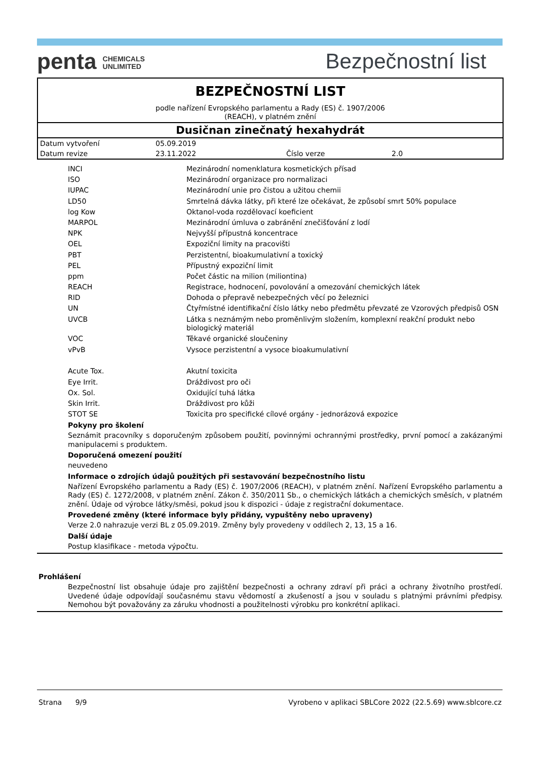penta CHEMICALS
UNLIMITED
Bezpečnostní list
BEZPEČNOSTNÍ LIST
podle nařízení Evropského parlamentu a Rady (ES) č. 1907/2006
(REACH), v platném znění
Dusičnan zinečnatý hexahydrát
| Datum vytvoření | 05.09.2019 | | |
| Datum revize | 23.11.2022 | Číslo verze | 2.0 |
| INCI | Mezinárodní nomenklatura kosmetických přísad |
| ISO | Mezinárodní organizace pro normalizaci |
| IUPAC | Mezinárodní unie pro čistou a užitou chemii |
| LD50 | Smrtelná dávka látky, při které lze očekávat, že způsobí smrt 50% populace |
| log Kow | Oktanol-voda rozdělovací koeficient |
| MARPOL | Mezinárodní úmluva o zabránění znečišťování z lodí |
| NPK | Nejvyšší přípustná koncentrace |
| OEL | Expoziční limity na pracovišti |
| PBT | Perzistentní, bioakumulativní a toxický |
| PEL | Přípustný expoziční limit |
| ppm | Počet částic na milion (miliontina) |
| REACH | Registrace, hodnocení, povolování a omezování chemických látek |
| RID | Dohoda o přepravě nebezpečných věcí po železnici |
| UN | Čtyřmístné identifikační číslo látky nebo předmětu převzaté ze Vzorových předpisů OSN |
| UVCB | Látka s neznámým nebo proměnlivým složením, komplexní reakční produkt nebo biologický materiál |
| VOC | Těkavé organické sloučeniny |
| vPvB | Vysoce perzistentní a vysoce bioakumulativní |
| Acute Tox. | Akutní toxicita |
| Eye Irrit. | Dráždivost pro oči |
| Ox. Sol. | Oxidující tuhá látka |
| Skin Irrit. | Dráždivost pro kůži |
| STOT SE | Toxicita pro specifické cílové orgány - jednorázová expozice |
Pokyny pro školení
Seznámit pracovníky s doporučeným způsobem použití, povinnými ochrannými prostředky, první pomocí a zakázanými manipulacemi s produktem.
Doporučená omezení použití
neuvedeno
Informace o zdrojích údajů použitých při sestavování bezpečnostního listu
Nařízení Evropského parlamentu a Rady (ES) č. 1907/2006 (REACH), v platném znění. Nařízení Evropského parlamentu a Rady (ES) č. 1272/2008, v platném znění. Zákon č. 350/2011 Sb., o chemických látkách a chemických směsích, v platném znění. Údaje od výrobce látky/směsi, pokud jsou k dispozici - údaje z registrační dokumentace.
Provedené změny (které informace byly přidány, vypuštěny nebo upraveny)
Verze 2.0 nahrazuje verzi BL z 05.09.2019. Změny byly provedeny v oddílech 2, 13, 15 a 16.
Další údaje
Postup klasifikace - metoda výpočtu.
Prohlášení
Bezpečnostní list obsahuje údaje pro zajištění bezpečnosti a ochrany zdraví při práci a ochrany životního prostředí. Uvedené údaje odpovídají současnému stavu vědomostí a zkušeností a jsou v souladu s platnými právními předpisy. Nemohou být považovány za záruku vhodnosti a použitelnosti výrobku pro konkrétní aplikaci.
Strana 9/9 Vyrobeno v aplikaci SBLCore 2022 (22.5.69) www.sblcore.cz